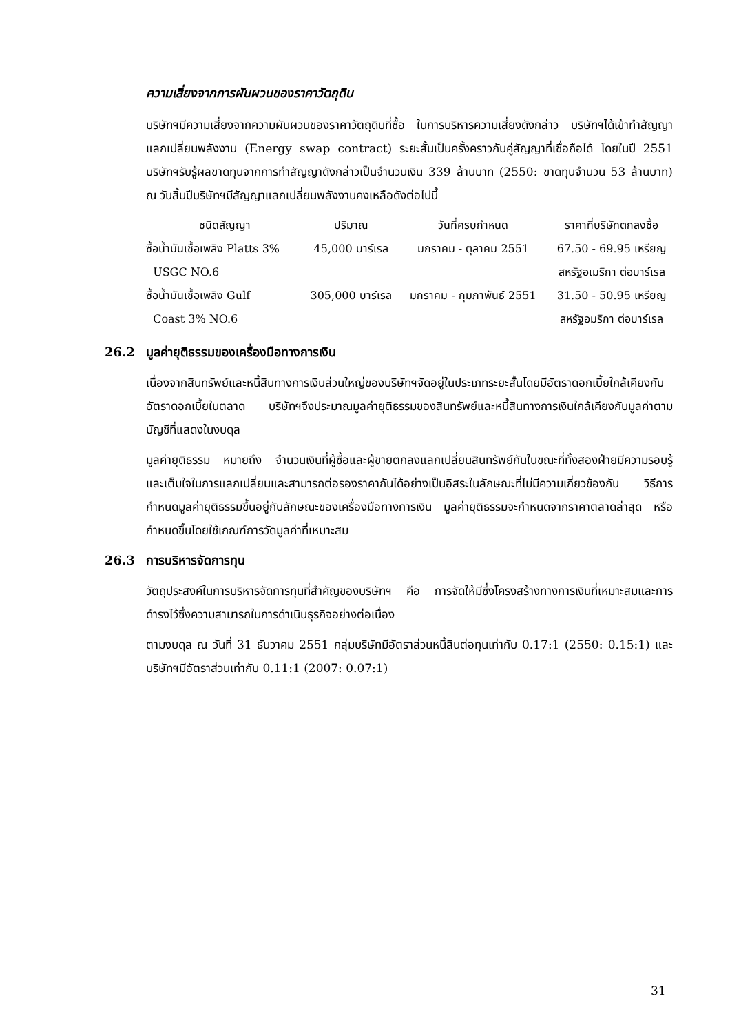ความเสี่ยงจากการผันผวนของราคาวัตถุดิบ
บริษัทฯมีความเสี่ยงจากความผันผวนของราคาวัตถุดิบที่ซื้อ ในการบริหารความเสี่ยงดังกล่าว บริษัทฯได้เข้าทำสัญญาแลกเปลี่ยนพลังงาน (Energy swap contract) ระยะสั้นเป็นครั้งคราวกับคู่สัญญาที่เชื่อถือได้ โดยในปี 2551 บริษัทฯรับรู้ผลขาดทุนจากการทำสัญญาดังกล่าวเป็นจำนวนเงิน 339 ล้านบาท (2550: ขาดทุนจำนวน 53 ล้านบาท) ณ วันสิ้นปีบริษัทฯมีสัญญาแลกเปลี่ยนพลังงานคงเหลือดังต่อไปนี้
| ชนิดสัญญา | ปริมาณ | วันที่ครบกำหนด | ราคาที่บริษัทตกลงซื้อ |
| --- | --- | --- | --- |
| ซื้อน้ำมันเชื้อเพลิง Platts 3% USGC NO.6 | 45,000 บาร์เรล | มกราคม - ตุลาคม 2551 | 67.50 - 69.95 เหรียญ สหรัฐอเมริกา ต่อบาร์เรล |
| ซื้อน้ำมันเชื้อเพลิง Gulf Coast 3% NO.6 | 305,000 บาร์เรล | มกราคม - กุมภาพันธ์ 2551 | 31.50 - 50.95 เหรียญ สหรัฐอมริกา ต่อบาร์เรล |
26.2 มูลค่ายุติธรรมของเครื่องมือทางการเงิน
เนื่องจากสินทรัพย์และหนี้สินทางการเงินส่วนใหญ่ของบริษัทฯจัดอยู่ในประเภทระยะสั้นโดยมีอัตราดอกเบี้ยใกล้เคียงกับอัตราดอกเบี้ยในตลาด บริษัทฯจึงประมาณมูลค่ายุติธรรมของสินทรัพย์และหนี้สินทางการเงินใกล้เคียงกับมูลค่าตามบัญชีที่แสดงในงบดุล
มูลค่ายุติธรรม หมายถึง จำนวนเงินที่ผู้ซื้อและผู้ขายตกลงแลกเปลี่ยนสินทรัพย์กันในขณะที่ทั้งสองฝ่ายมีความรอบรู้ และเต็มใจในการแลกเปลี่ยนและสามารถต่อรองราคากันได้อย่างเป็นอิสระในลักษณะที่ไม่มีความเกี่ยวข้องกัน วิธีการกำหนดมูลค่ายุติธรรมขึ้นอยู่กับลักษณะของเครื่องมือทางการเงิน มูลค่ายุติธรรมจะกำหนดจากราคาตลาดล่าสุด หรือกำหนดขึ้นโดยใช้เกณฑ์การวัดมูลค่าที่เหมาะสม
26.3 การบริหารจัดการทุน
วัตถุประสงค์ในการบริหารจัดการทุนที่สำคัญของบริษัทฯ คือ การจัดให้มีซึ่งโครงสร้างทางการเงินที่เหมาะสมและการดำรงไว้ซึ่งความสามารถในการดำเนินธุรกิจอย่างต่อเนื่อง
ตามงบดุล ณ วันที่ 31 ธันวาคม 2551 กลุ่มบริษัทมีอัตราส่วนหนี้สินต่อทุนเท่ากับ 0.17:1 (2550: 0.15:1) และบริษัทฯมีอัตราส่วนเท่ากับ 0.11:1 (2007: 0.07:1)
31